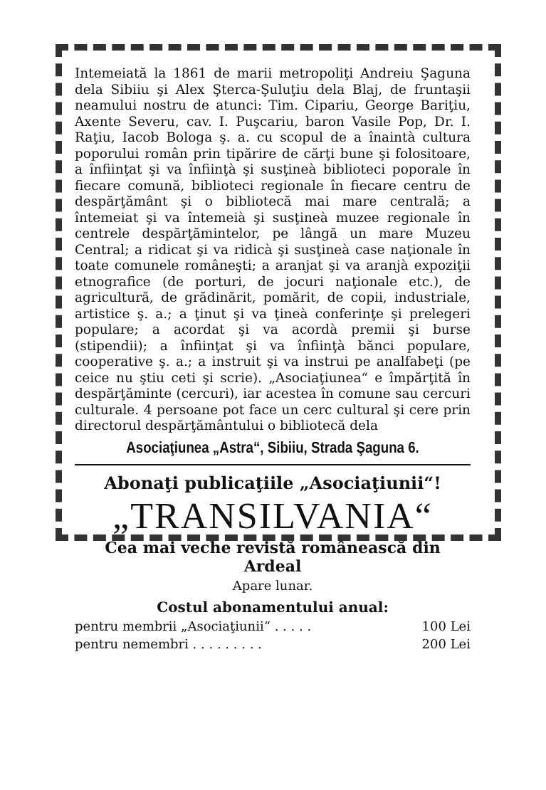Intemeiată la 1861 de marii metropoliţi Andreiu Şaguna dela Sibiiu şi Alex Şterca-Şuluţiu dela Blaj, de fruntaşii neamului nostru de atunci: Tim. Cipariu, George Bariţiu, Axente Severu, cav. I. Puşcariu, baron Vasile Pop, Dr. I. Raţiu, Iacob Bologa ş. a. cu scopul de a înaintà cultura poporului român prin tipărire de cărţi bune şi folositoare, a înfiinţat şi va înfiinţà şi susţineà biblioteci poporale în fiecare comună, biblioteci regionale în fiecare centru de despărţământ şi o bibliotecă mai mare centrală; a întemeiat şi va întemeià şi susţineà muzee regionale în centrele despărţămintelor, pe lângă un mare Muzeu Central; a ridicat şi va ridicà şi susţineà case naţionale în toate comunele româneşti; a aranjat şi va aranjà expoziţii etnografice (de porturi, de jocuri naţionale etc.), de agricultură, de grădinărit, pomărit, de copii, industriale, artistice ş. a.; a ţinut şi va ţineà conferinţe şi prelegeri populare; a acordat şi va acordà premii şi burse (stipendii); a înfiinţat şi va înfiinţà bănci populare, cooperative ş. a.; a instruit şi va instrui pe analfabeţi (pe ceice nu ştiu ceti şi scrie). „Asociaţiunea“ e împărţită în despărţăminte (cercuri), iar acestea în comune sau cercuri culturale. 4 persoane pot face un cerc cultural şi cere prin directorul despărţământului o bibliotecă dela
Asociaţiunea „Astra“, Sibiiu, Strada Şaguna 6.
Abonaţi publicaţiile „Asociaţiunii“!
„TRANSILVANIA“
Cea mai veche revistă românească din Ardeal
Apare lunar.
Costul abonamentului anual:
pentru membrii „Asociaţiunii“ . . . . . 100 Lei
pentru nemembri . . . . . . . . . 200 Lei